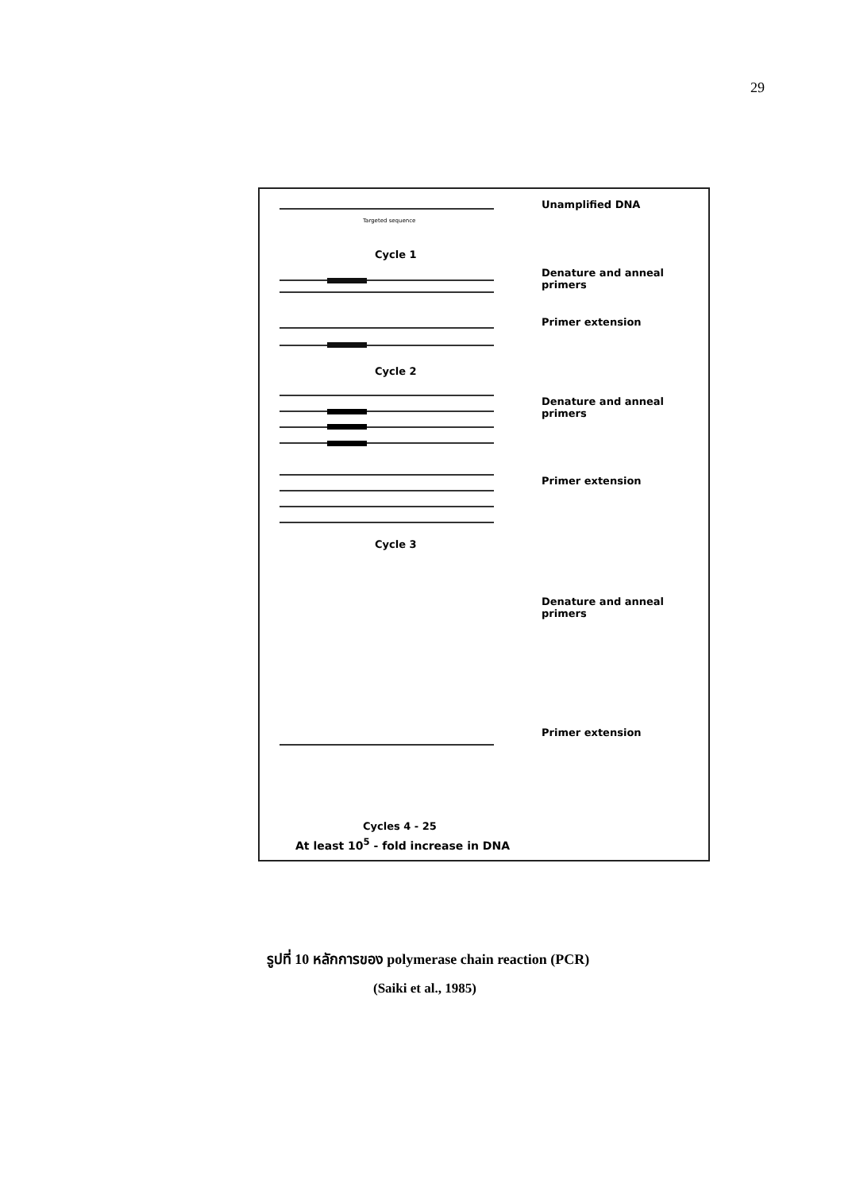29
Unamplified DNA
Targeted sequence
Cycle 1
Denature and anneal primers
Primer extension
Cycle 2
Denature and anneal primers
Primer extension
Cycle 3
Denature and anneal primers
Primer extension
Cycles 4 - 25
At least 10<sup>5</sup> - fold increase in DNA
รูปที่ 10 หลักการของ polymerase chain reaction (PCR)
(Saiki et al., 1985)